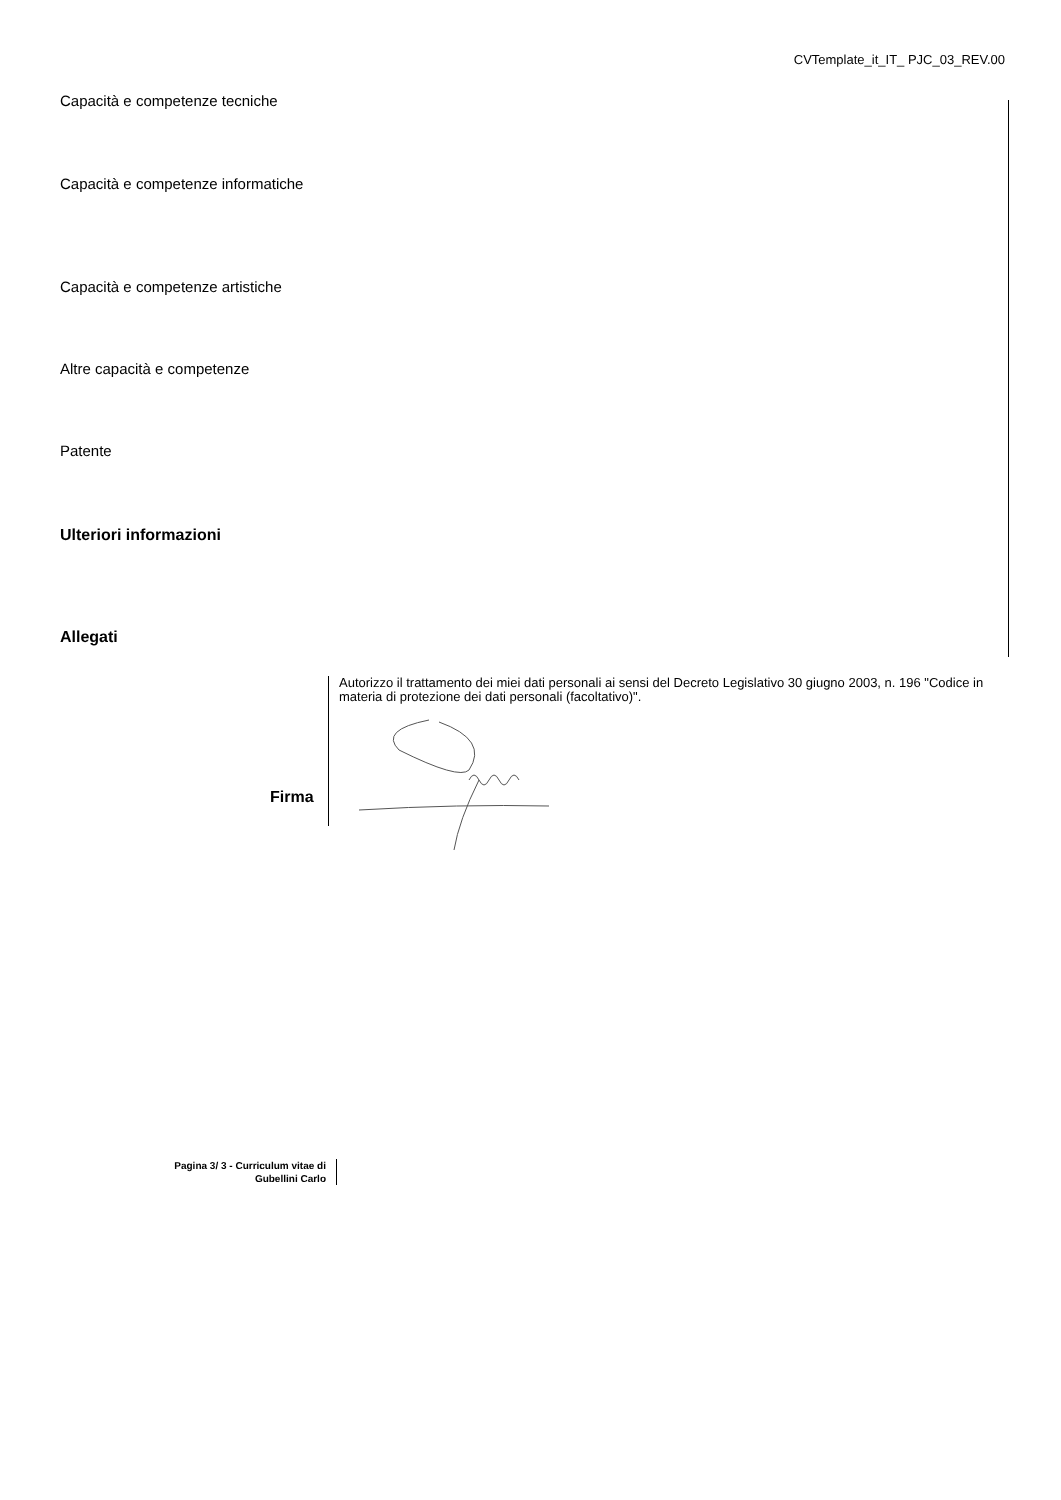CVTemplate_it_IT_ PJC_03_REV.00
Capacità e competenze tecniche
Capacità e competenze informatiche
Capacità e competenze artistiche
Altre capacità e competenze
Patente
Ulteriori informazioni
Allegati
Autorizzo il trattamento dei miei dati personali ai sensi del Decreto Legislativo 30 giugno 2003, n. 196 "Codice in materia di protezione dei dati personali (facoltativo)".
Firma
Pagina 3/ 3 - Curriculum vitae di
Gubellini Carlo